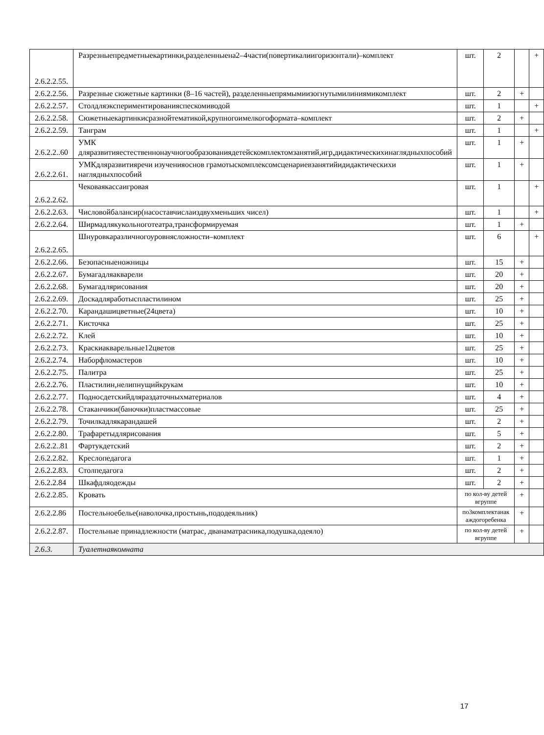| 2.6.2.2.55. | Разрезныепредметныекартинки,разделенныена2–4части(повертикалиигоризонтали)–комплект | шт. | 2 | | + |
| 2.6.2.2.56. | Разрезные сюжетные картинки (8–16 частей), разделенныепрямымиизогнутымилиниямикомплект | шт. | 2 | + | |
| 2.6.2.2.57. | Столдляэкспериментированияспескомиводой | шт. | 1 | | + |
| 2.6.2.2.58. | Сюжетныекартинкисразнойтематикой,крупногоимелкогоформата–комплект | шт. | 2 | + | |
| 2.6.2.2.59. | Танграм | шт. | 1 | | + |
| 2.6.2.2..60 | УМК дляразвитияестественнонаучногообразованиядетейскомплектомзанятий,игр,дидактическихинаглядныхпособий | шт. | 1 | + | |
| 2.6.2.2.61. | УМКдляразвитияречи изученияоснов грамотыскомплексомсценариевзанятийидидактическихи наглядныхпособий | шт. | 1 | + | |
| 2.6.2.2.62. | Чековаякассаигровая | шт. | 1 | | + |
| 2.6.2.2.63. | Числовойбалансир(насоставчислаиздвухменьших чисел) | шт. | 1 | | + |
| 2.6.2.2.64. | Ширмадлякукольноготеатра,трансформируемая | шт. | 1 | + | |
| 2.6.2.2.65. | Шнуровкаразличногоуровнясложности–комплект | шт. | 6 | | + |
| 2.6.2.2.66. | Безопасныеножницы | шт. | 15 | + | |
| 2.6.2.2.67. | Бумагадляакварели | шт. | 20 | + | |
| 2.6.2.2.68. | Бумагадлярисования | шт. | 20 | + | |
| 2.6.2.2.69. | Доскадляработыспластилином | шт. | 25 | + | |
| 2.6.2.2.70. | Карандашицветные(24цвета) | шт. | 10 | + | |
| 2.6.2.2.71. | Кисточка | шт. | 25 | + | |
| 2.6.2.2.72. | Клей | шт. | 10 | + | |
| 2.6.2.2.73. | Краскиакварельные12цветов | шт. | 25 | + | |
| 2.6.2.2.74. | Наборфломастеров | шт. | 10 | + | |
| 2.6.2.2.75. | Палитра | шт. | 25 | + | |
| 2.6.2.2.76. | Пластилин,нелипнущийкрукам | шт. | 10 | + | |
| 2.6.2.2.77. | Подносдетскийдляраздаточныхматериалов | шт. | 4 | + | |
| 2.6.2.2.78. | Стаканчики(баночки)пластмассовые | шт. | 25 | + | |
| 2.6.2.2.79. | Точилкадлякарандашей | шт. | 2 | + | |
| 2.6.2.2.80. | Трафаретыдлярисования | шт. | 5 | + | |
| 2.6.2.2..81 | Фартукдетский | шт. | 2 | + | |
| 2.6.2.2.82. | Креслопедагога | шт. | 1 | + | |
| 2.6.2.2.83. | Столпедагога | шт. | 2 | + | |
| 2.6.2.2.84 | Шкафдляодежды | шт. | 2 | + | |
| 2.6.2.2.85. | Кровать | по кол-ву детей вгруппе | | + | |
| 2.6.2.2.86 | Постельноебелье(наволочка,простынь,пододеяльник) | по3комплектанак аждогоребенка | | + | |
| 2.6.2.2.87. | Постельные принадлежности (матрас, дванаматрасника,подушка,одеяло) | по кол-ву детей вгруппе | | + | |
| 2.6.3. | Туалетнаякомната | | | | |
17